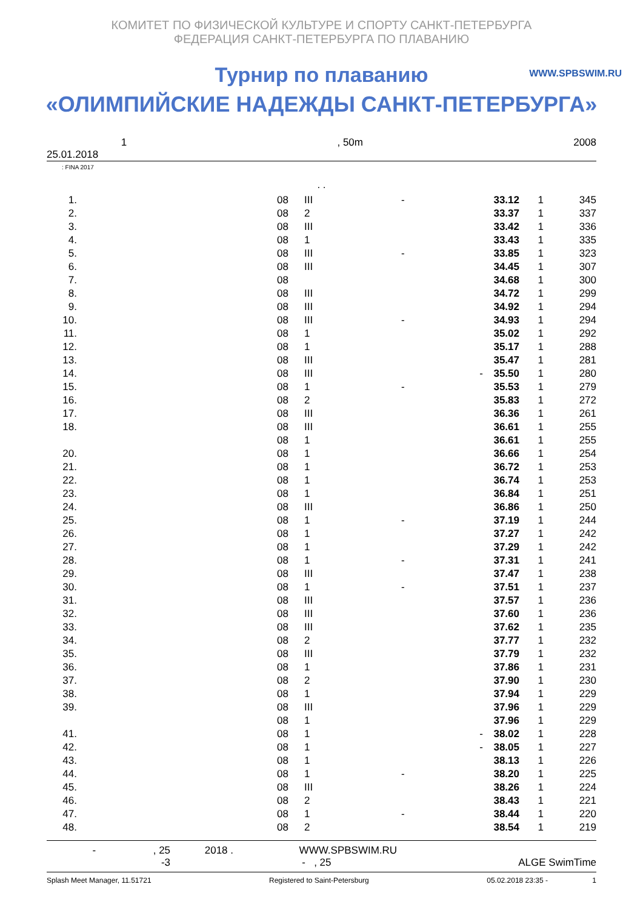КОМИТЕТ ПО ФИЗИЧЕСКОЙ КУЛЬТУРЕ И СПОРТУ САНКТ-ПЕТЕРБУРГА
ФЕДЕРАЦИЯ САНКТ-ПЕТЕРБУРГА ПО ПЛАВАНИЮ
WWW.SPBSWIM.RU
Турнир по плаванию
«ОЛИМПИЙСКИЕ НАДЕЖДЫ САНКТ-ПЕТЕРБУРГА»
1, 50m 2008
25.01.2018
: FINA 2017
. .
| 1. | | 08 | III | - | 33.12 | 1 | 345 |
| 2. | | 08 | 2 | | 33.37 | 1 | 337 |
| 3. | | 08 | III | | 33.42 | 1 | 336 |
| 4. | | 08 | 1 | | 33.43 | 1 | 335 |
| 5. | | 08 | III | - | 33.85 | 1 | 323 |
| 6. | | 08 | III | | 34.45 | 1 | 307 |
| 7. | | 08 | | | 34.68 | 1 | 300 |
| 8. | | 08 | III | | 34.72 | 1 | 299 |
| 9. | | 08 | III | | 34.92 | 1 | 294 |
| 10. | | 08 | III | - | 34.93 | 1 | 294 |
| 11. | | 08 | 1 | | 35.02 | 1 | 292 |
| 12. | | 08 | 1 | | 35.17 | 1 | 288 |
| 13. | | 08 | III | | 35.47 | 1 | 281 |
| 14. | | 08 | III | - | 35.50 | 1 | 280 |
| 15. | | 08 | 1 | - | 35.53 | 1 | 279 |
| 16. | | 08 | 2 | | 35.83 | 1 | 272 |
| 17. | | 08 | III | | 36.36 | 1 | 261 |
| 18. | | 08 | III | | 36.61 | 1 | 255 |
| | | 08 | 1 | | 36.61 | 1 | 255 |
| 20. | | 08 | 1 | | 36.66 | 1 | 254 |
| 21. | | 08 | 1 | | 36.72 | 1 | 253 |
| 22. | | 08 | 1 | | 36.74 | 1 | 253 |
| 23. | | 08 | 1 | | 36.84 | 1 | 251 |
| 24. | | 08 | III | | 36.86 | 1 | 250 |
| 25. | | 08 | 1 | - | 37.19 | 1 | 244 |
| 26. | | 08 | 1 | | 37.27 | 1 | 242 |
| 27. | | 08 | 1 | | 37.29 | 1 | 242 |
| 28. | | 08 | 1 | - | 37.31 | 1 | 241 |
| 29. | | 08 | III | | 37.47 | 1 | 238 |
| 30. | | 08 | 1 | - | 37.51 | 1 | 237 |
| 31. | | 08 | III | | 37.57 | 1 | 236 |
| 32. | | 08 | III | | 37.60 | 1 | 236 |
| 33. | | 08 | III | | 37.62 | 1 | 235 |
| 34. | | 08 | 2 | | 37.77 | 1 | 232 |
| 35. | | 08 | III | | 37.79 | 1 | 232 |
| 36. | | 08 | 1 | | 37.86 | 1 | 231 |
| 37. | | 08 | 2 | | 37.90 | 1 | 230 |
| 38. | | 08 | 1 | | 37.94 | 1 | 229 |
| 39. | | 08 | III | | 37.96 | 1 | 229 |
| | | 08 | 1 | | 37.96 | 1 | 229 |
| 41. | | 08 | 1 | - | 38.02 | 1 | 228 |
| 42. | | 08 | 1 | - | 38.05 | 1 | 227 |
| 43. | | 08 | 1 | | 38.13 | 1 | 226 |
| 44. | | 08 | 1 | - | 38.20 | 1 | 225 |
| 45. | | 08 | III | | 38.26 | 1 | 224 |
| 46. | | 08 | 2 | | 38.43 | 1 | 221 |
| 47. | | 08 | 1 | - | 38.44 | 1 | 220 |
| 48. | | 08 | 2 | | 38.54 | 1 | 219 |
- , 25 2018 . WWW.SPBSWIM.RU
-3 - , 25 ALGE SwimTime
Splash Meet Manager, 11.51721 Registered to Saint-Petersburg 05.02.2018 23:35 - 1